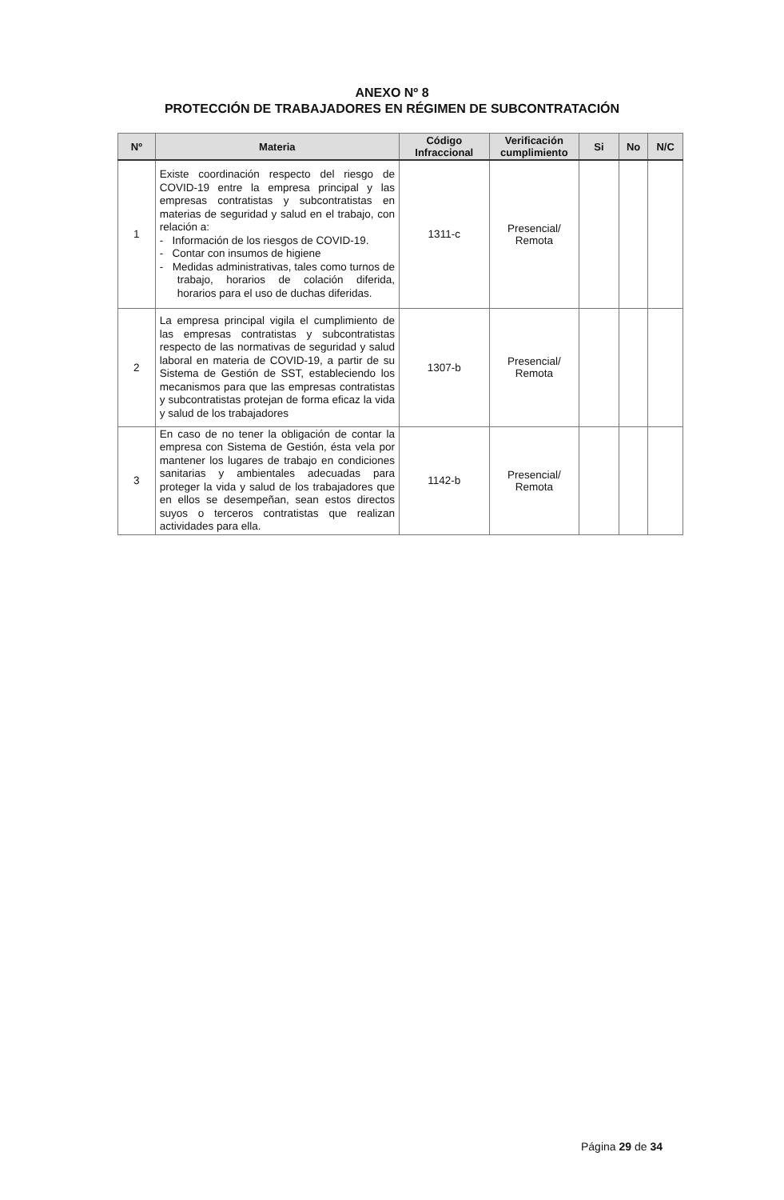ANEXO Nº 8
PROTECCIÓN DE TRABAJADORES EN RÉGIMEN DE SUBCONTRATACIÓN
| Nº | Materia | Código Infraccional | Verificación cumplimiento | Si | No | N/C |
| --- | --- | --- | --- | --- | --- | --- |
| 1 | Existe coordinación respecto del riesgo de COVID-19 entre la empresa principal y las empresas contratistas y subcontratistas en materias de seguridad y salud en el trabajo, con relación a: - Información de los riesgos de COVID-19. - Contar con insumos de higiene - Medidas administrativas, tales como turnos de trabajo, horarios de colación diferida, horarios para el uso de duchas diferidas. | 1311-c | Presencial/ Remota | | | |
| 2 | La empresa principal vigila el cumplimiento de las empresas contratistas y subcontratistas respecto de las normativas de seguridad y salud laboral en materia de COVID-19, a partir de su Sistema de Gestión de SST, estableciendo los mecanismos para que las empresas contratistas y subcontratistas protejan de forma eficaz la vida y salud de los trabajadores | 1307-b | Presencial/ Remota | | | |
| 3 | En caso de no tener la obligación de contar la empresa con Sistema de Gestión, ésta vela por mantener los lugares de trabajo en condiciones sanitarias y ambientales adecuadas para proteger la vida y salud de los trabajadores que en ellos se desempeñan, sean estos directos suyos o terceros contratistas que realizan actividades para ella. | 1142-b | Presencial/ Remota | | | |
Página 29 de 34